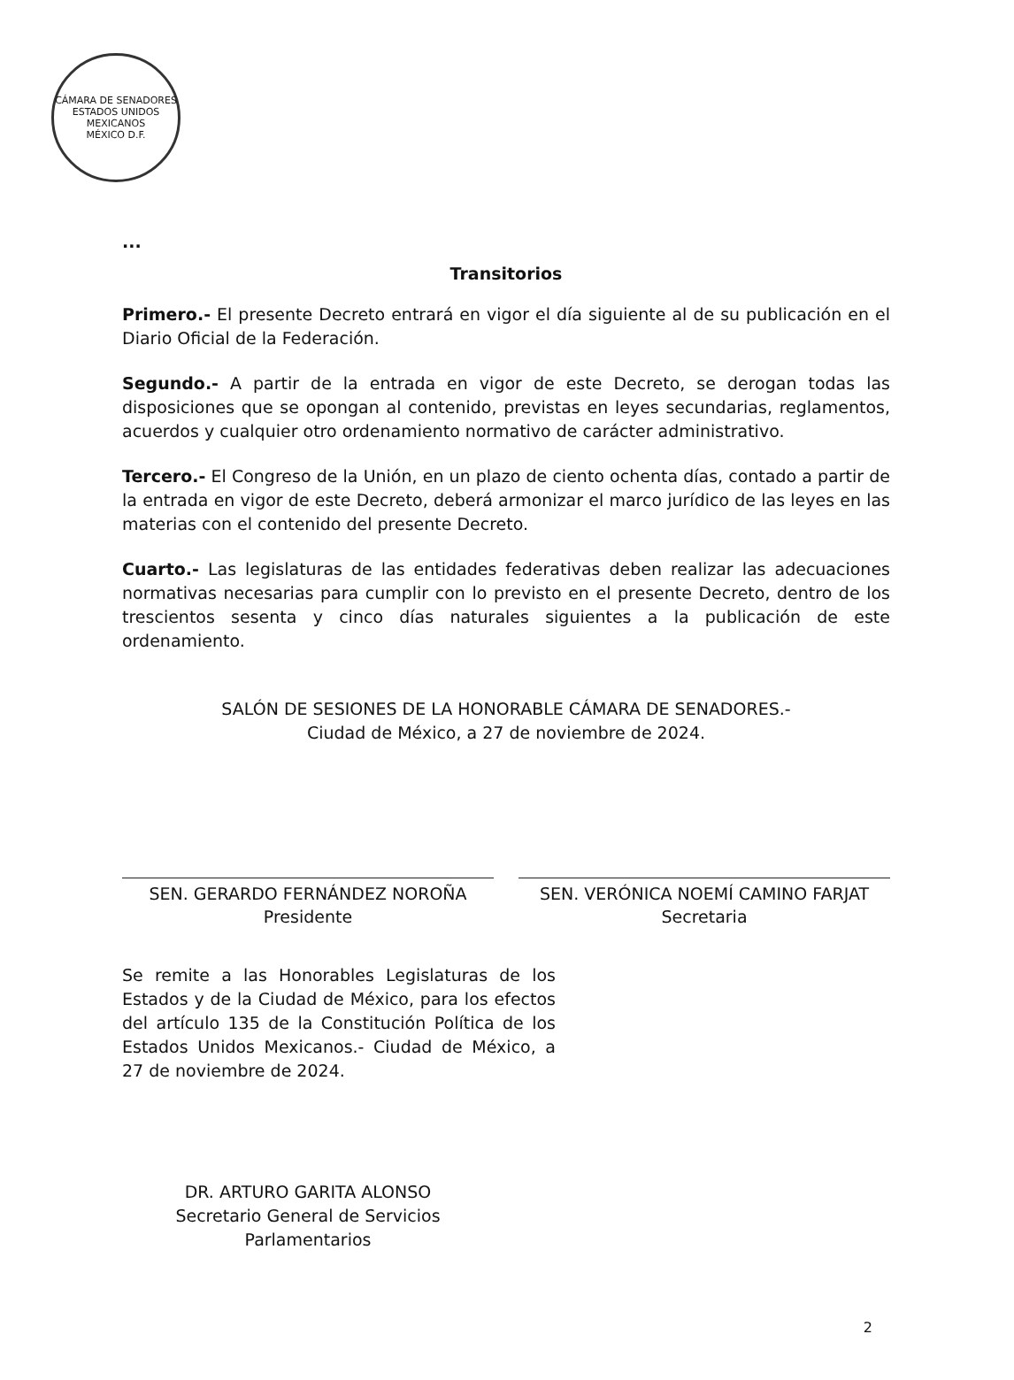CÁMARA DE SENADORES
ESTADOS UNIDOS MEXICANOS
MÉXICO D.F.
...
Transitorios
Primero.- El presente Decreto entrará en vigor el día siguiente al de su publicación en el Diario Oficial de la Federación.
Segundo.- A partir de la entrada en vigor de este Decreto, se derogan todas las disposiciones que se opongan al contenido, previstas en leyes secundarias, reglamentos, acuerdos y cualquier otro ordenamiento normativo de carácter administrativo.
Tercero.- El Congreso de la Unión, en un plazo de ciento ochenta días, contado a partir de la entrada en vigor de este Decreto, deberá armonizar el marco jurídico de las leyes en las materias con el contenido del presente Decreto.
Cuarto.- Las legislaturas de las entidades federativas deben realizar las adecuaciones normativas necesarias para cumplir con lo previsto en el presente Decreto, dentro de los trescientos sesenta y cinco días naturales siguientes a la publicación de este ordenamiento.
SALÓN DE SESIONES DE LA HONORABLE CÁMARA DE SENADORES.-
Ciudad de México, a 27 de noviembre de 2024.
SEN. GERARDO FERNÁNDEZ NOROÑA
Presidente
SEN. VERÓNICA NOEMÍ CAMINO FARJAT
Secretaria
Se remite a las Honorables Legislaturas de los Estados y de la Ciudad de México, para los efectos del artículo 135 de la Constitución Política de los Estados Unidos Mexicanos.- Ciudad de México, a 27 de noviembre de 2024.
DR. ARTURO GARITA ALONSO
Secretario General de Servicios Parlamentarios
2